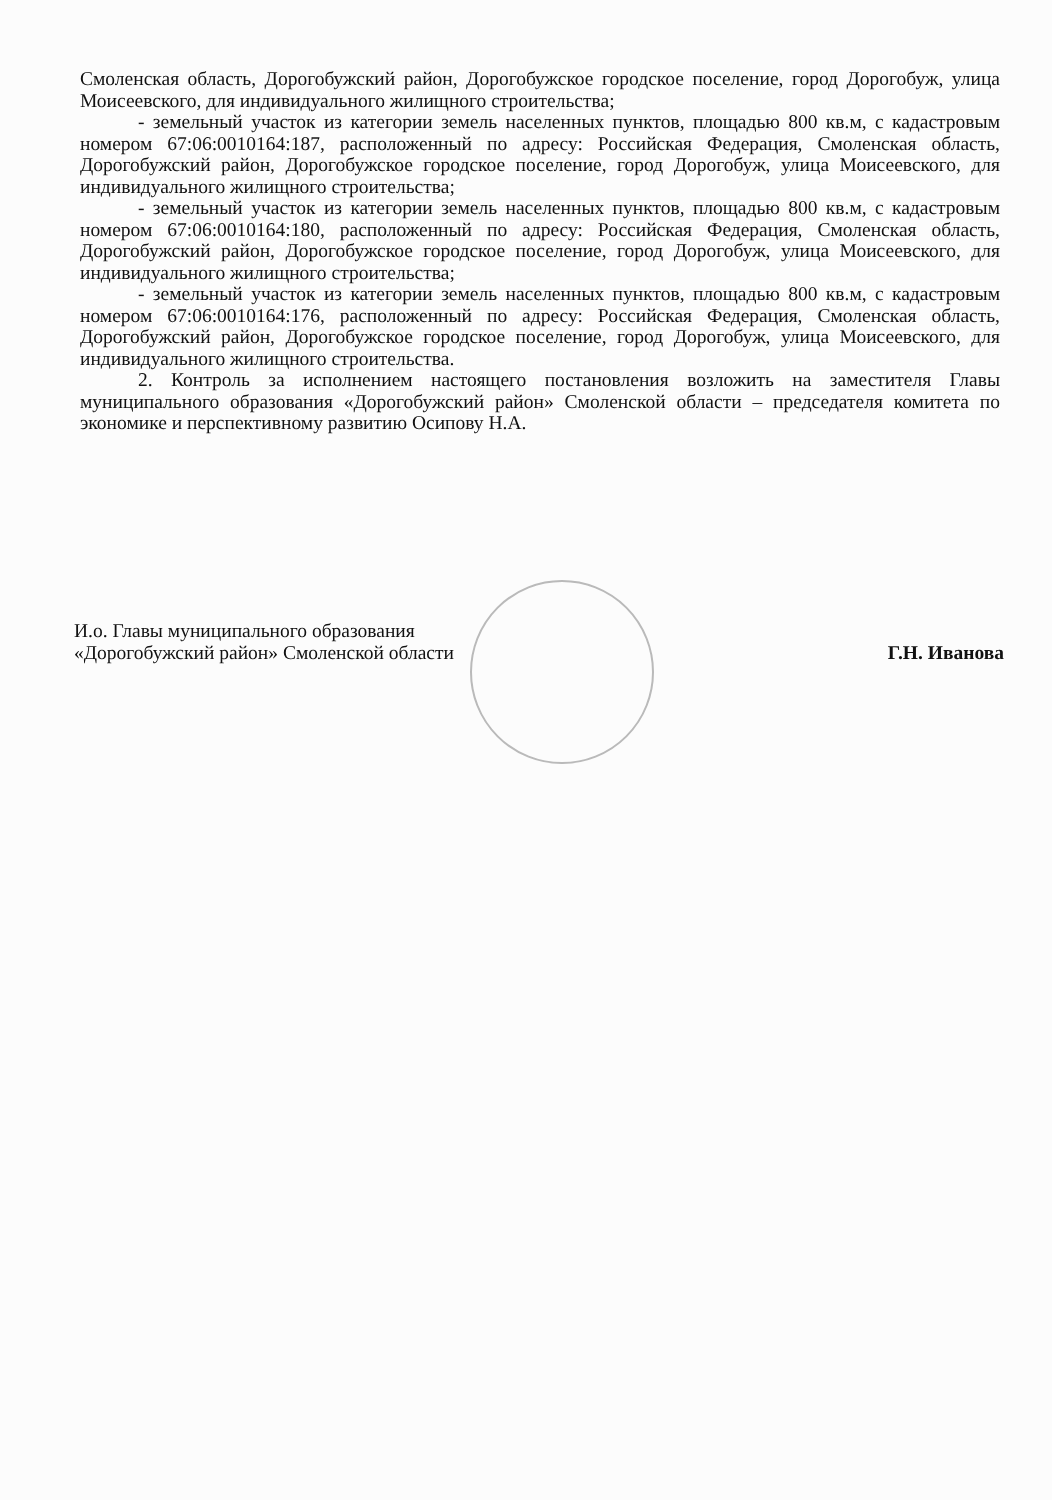Смоленская область, Дорогобужский район, Дорогобужское городское поселение, город Дорогобуж, улица Моисеевского, для индивидуального жилищного строительства;
- земельный участок из категории земель населенных пунктов, площадью 800 кв.м, с кадастровым номером 67:06:0010164:187, расположенный по адресу: Российская Федерация, Смоленская область, Дорогобужский район, Дорогобужское городское поселение, город Дорогобуж, улица Моисеевского, для индивидуального жилищного строительства;
- земельный участок из категории земель населенных пунктов, площадью 800 кв.м, с кадастровым номером 67:06:0010164:180, расположенный по адресу: Российская Федерация, Смоленская область, Дорогобужский район, Дорогобужское городское поселение, город Дорогобуж, улица Моисеевского, для индивидуального жилищного строительства;
- земельный участок из категории земель населенных пунктов, площадью 800 кв.м, с кадастровым номером 67:06:0010164:176, расположенный по адресу: Российская Федерация, Смоленская область, Дорогобужский район, Дорогобужское городское поселение, город Дорогобуж, улица Моисеевского, для индивидуального жилищного строительства.
2. Контроль за исполнением настоящего постановления возложить на заместителя Главы муниципального образования «Дорогобужский район» Смоленской области – председателя комитета по экономике и перспективному развитию Осипову Н.А.
И.о. Главы муниципального образования
«Дорогобужский район» Смоленской области
Г.Н. Иванова